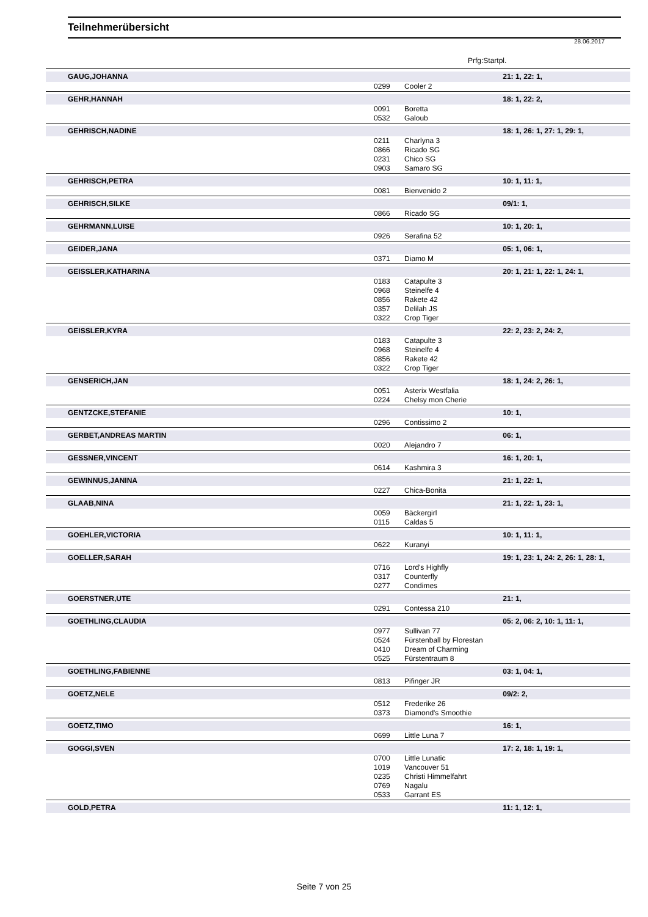Teilnehmerübersicht
28.06.2017
Prfg:Startpl.
| GAUG,JOHANNA | | | 21: 1, 22: 1, |
| | 0299 | Cooler 2 | |
| GEHR,HANNAH | | | 18: 1, 22: 2, |
| | 0091 | Boretta | |
| | 0532 | Galoub | |
| GEHRISCH,NADINE | | | 18: 1, 26: 1, 27: 1, 29: 1, |
| | 0211 | Charlyna 3 | |
| | 0866 | Ricado SG | |
| | 0231 | Chico SG | |
| | 0903 | Samaro SG | |
| GEHRISCH,PETRA | | | 10: 1, 11: 1, |
| | 0081 | Bienvenido 2 | |
| GEHRISCH,SILKE | | | 09/1: 1, |
| | 0866 | Ricado SG | |
| GEHRMANN,LUISE | | | 10: 1, 20: 1, |
| | 0926 | Serafina 52 | |
| GEIDER,JANA | | | 05: 1, 06: 1, |
| | 0371 | Diamo M | |
| GEISSLER,KATHARINA | | | 20: 1, 21: 1, 22: 1, 24: 1, |
| | 0183 | Catapulte 3 | |
| | 0968 | Steinelfe 4 | |
| | 0856 | Rakete 42 | |
| | 0357 | Delilah JS | |
| | 0322 | Crop Tiger | |
| GEISSLER,KYRA | | | 22: 2, 23: 2, 24: 2, |
| | 0183 | Catapulte 3 | |
| | 0968 | Steinelfe 4 | |
| | 0856 | Rakete 42 | |
| | 0322 | Crop Tiger | |
| GENSERICH,JAN | | | 18: 1, 24: 2, 26: 1, |
| | 0051 | Asterix Westfalia | |
| | 0224 | Chelsy mon Cherie | |
| GENTZCKE,STEFANIE | | | 10: 1, |
| | 0296 | Contissimo 2 | |
| GERBET,ANDREAS MARTIN | | | 06: 1, |
| | 0020 | Alejandro 7 | |
| GESSNER,VINCENT | | | 16: 1, 20: 1, |
| | 0614 | Kashmira 3 | |
| GEWINNUS,JANINA | | | 21: 1, 22: 1, |
| | 0227 | Chica-Bonita | |
| GLAAB,NINA | | | 21: 1, 22: 1, 23: 1, |
| | 0059 | Bäckergirl | |
| | 0115 | Caldas 5 | |
| GOEHLER,VICTORIA | | | 10: 1, 11: 1, |
| | 0622 | Kuranyi | |
| GOELLER,SARAH | | | 19: 1, 23: 1, 24: 2, 26: 1, 28: 1, |
| | 0716 | Lord's Highfly | |
| | 0317 | Counterfly | |
| | 0277 | Condimes | |
| GOERSTNER,UTE | | | 21: 1, |
| | 0291 | Contessa 210 | |
| GOETHLING,CLAUDIA | | | 05: 2, 06: 2, 10: 1, 11: 1, |
| | 0977 | Sullivan 77 | |
| | 0524 | Fürstenball by Florestan | |
| | 0410 | Dream of Charming | |
| | 0525 | Fürstentraum 8 | |
| GOETHLING,FABIENNE | | | 03: 1, 04: 1, |
| | 0813 | Pifinger JR | |
| GOETZ,NELE | | | 09/2: 2, |
| | 0512 | Frederike 26 | |
| | 0373 | Diamond's Smoothie | |
| GOETZ,TIMO | | | 16: 1, |
| | 0699 | Little Luna 7 | |
| GOGGI,SVEN | | | 17: 2, 18: 1, 19: 1, |
| | 0700 | Little Lunatic | |
| | 1019 | Vancouver 51 | |
| | 0235 | Christi Himmelfahrt | |
| | 0769 | Nagalu | |
| | 0533 | Garrant ES | |
| GOLD,PETRA | | | 11: 1, 12: 1, |
Seite 7 von 25